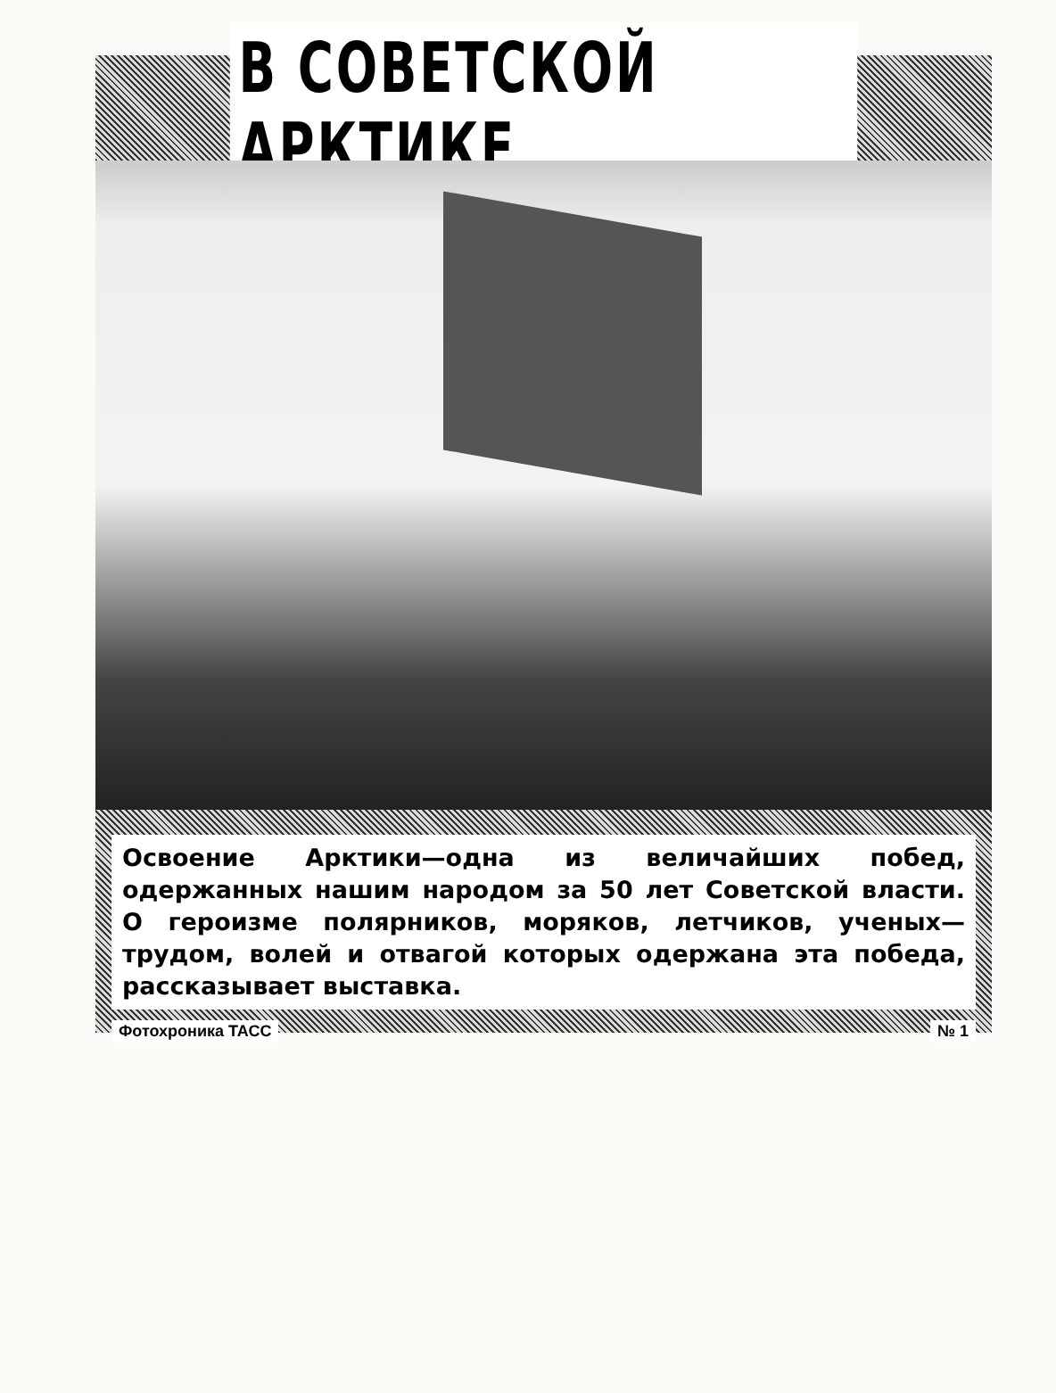В СОВЕТСКОЙ АРКТИКЕ
Освоение Арктики—одна из величайших побед, одержанных нашим народом за 50 лет Советской власти. О героизме полярников, моряков, летчиков, ученых—трудом, волей и отвагой которых одержана эта победа, рассказывает выставка.
Фотохроника ТАСС № 1